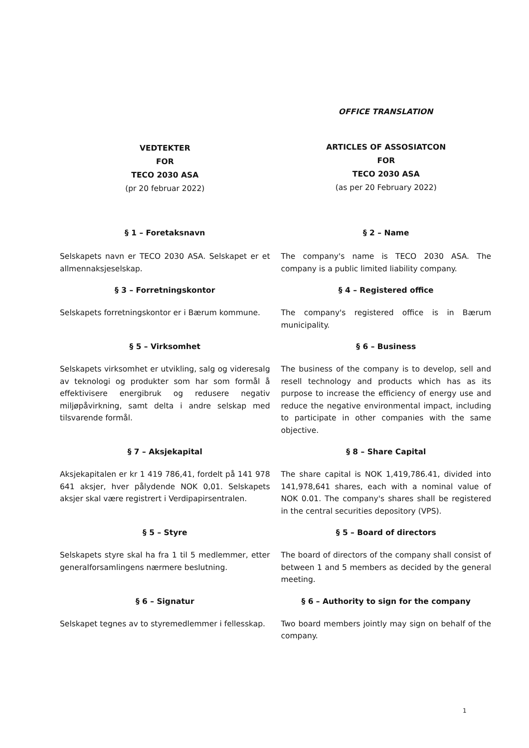OFFICE TRANSLATION
VEDTEKTER
FOR
TECO 2030 ASA
(pr 20 februar 2022)
ARTICLES OF ASSOSIATCON
FOR
TECO 2030 ASA
(as per 20 February 2022)
§ 1 – Foretaksnavn § 2 – Name
Selskapets navn er TECO 2030 ASA. Selskapet er et allmennaksjeselskap.
The company's name is TECO 2030 ASA. The company is a public limited liability company.
§ 3 – Forretningskontor § 4 – Registered office
Selskapets forretningskontor er i Bærum kommune.
The company's registered office is in Bærum municipality.
§ 5 – Virksomhet § 6 – Business
Selskapets virksomhet er utvikling, salg og videresalg av teknologi og produkter som har som formål å effektivisere energibruk og redusere negativ miljøpåvirkning, samt delta i andre selskap med tilsvarende formål.
The business of the company is to develop, sell and resell technology and products which has as its purpose to increase the efficiency of energy use and reduce the negative environmental impact, including to participate in other companies with the same objective.
§ 7 – Aksjekapital § 8 – Share Capital
Aksjekapitalen er kr 1 419 786,41, fordelt på 141 978 641 aksjer, hver pålydende NOK 0,01. Selskapets aksjer skal være registrert i Verdipapirsentralen.
The share capital is NOK 1,419,786.41, divided into 141,978,641 shares, each with a nominal value of NOK 0.01. The company's shares shall be registered in the central securities depository (VPS).
§ 5 – Styre § 5 – Board of directors
Selskapets styre skal ha fra 1 til 5 medlemmer, etter generalforsamlingens nærmere beslutning.
The board of directors of the company shall consist of between 1 and 5 members as decided by the general meeting.
§ 6 – Signatur § 6 – Authority to sign for the company
Selskapet tegnes av to styremedlemmer i fellesskap.
Two board members jointly may sign on behalf of the company.
1